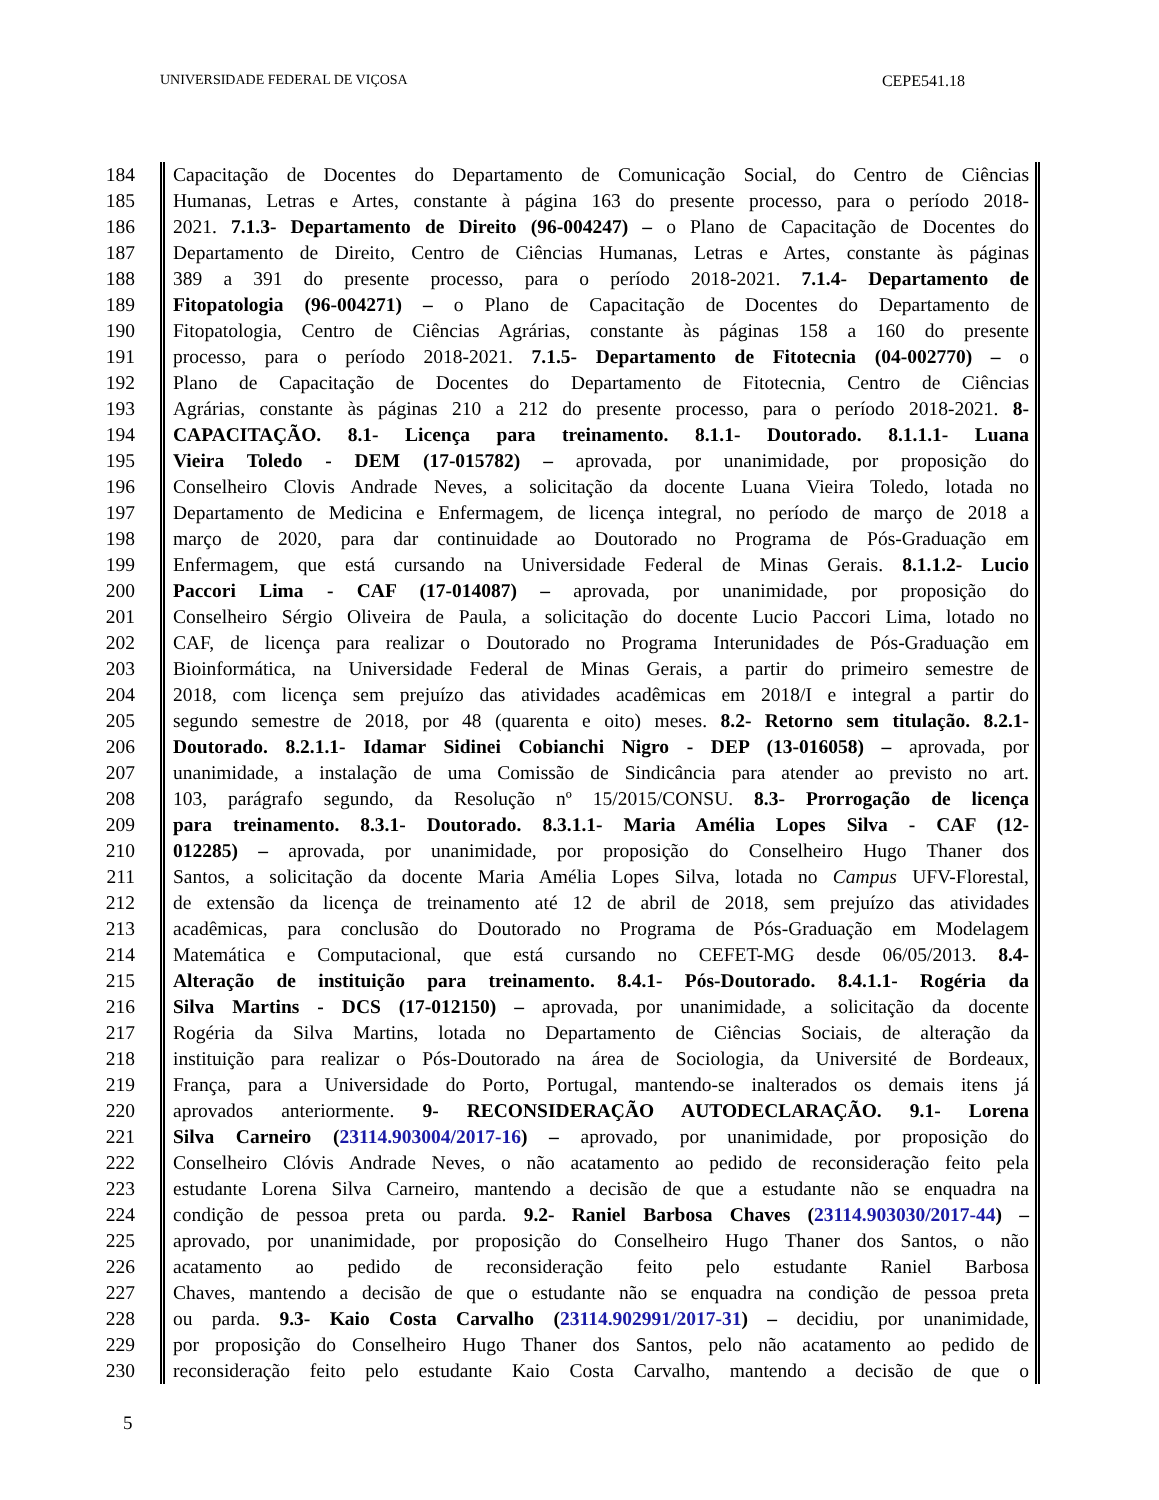UNIVERSIDADE FEDERAL DE VIÇOSA CEPE541.18
184 Capacitação de Docentes do Departamento de Comunicação Social, do Centro de Ciências
185 Humanas, Letras e Artes, constante à página 163 do presente processo, para o período 2018-
186 2021. 7.1.3- Departamento de Direito (96-004247) – o Plano de Capacitação de Docentes do
187 Departamento de Direito, Centro de Ciências Humanas, Letras e Artes, constante às páginas
188 389 a 391 do presente processo, para o período 2018-2021. 7.1.4- Departamento de
189 Fitopatologia (96-004271) – o Plano de Capacitação de Docentes do Departamento de
190 Fitopatologia, Centro de Ciências Agrárias, constante às páginas 158 a 160 do presente
191 processo, para o período 2018-2021. 7.1.5- Departamento de Fitotecnia (04-002770) – o
192 Plano de Capacitação de Docentes do Departamento de Fitotecnia, Centro de Ciências
193 Agrárias, constante às páginas 210 a 212 do presente processo, para o período 2018-2021. 8-
194 CAPACITAÇÃO. 8.1- Licença para treinamento. 8.1.1- Doutorado. 8.1.1.1- Luana
195 Vieira Toledo - DEM (17-015782) – aprovada, por unanimidade, por proposição do
196 Conselheiro Clovis Andrade Neves, a solicitação da docente Luana Vieira Toledo, lotada no
197 Departamento de Medicina e Enfermagem, de licença integral, no período de março de 2018 a
198 março de 2020, para dar continuidade ao Doutorado no Programa de Pós-Graduação em
199 Enfermagem, que está cursando na Universidade Federal de Minas Gerais. 8.1.1.2- Lucio
200 Paccori Lima - CAF (17-014087) – aprovada, por unanimidade, por proposição do
201 Conselheiro Sérgio Oliveira de Paula, a solicitação do docente Lucio Paccori Lima, lotado no
202 CAF, de licença para realizar o Doutorado no Programa Interunidades de Pós-Graduação em
203 Bioinformática, na Universidade Federal de Minas Gerais, a partir do primeiro semestre de
204 2018, com licença sem prejuízo das atividades acadêmicas em 2018/I e integral a partir do
205 segundo semestre de 2018, por 48 (quarenta e oito) meses. 8.2- Retorno sem titulação. 8.2.1-
206 Doutorado. 8.2.1.1- Idamar Sidinei Cobianchi Nigro - DEP (13-016058) – aprovada, por
207 unanimidade, a instalação de uma Comissão de Sindicância para atender ao previsto no art.
208 103, parágrafo segundo, da Resolução nº 15/2015/CONSU. 8.3- Prorrogação de licença
209 para treinamento. 8.3.1- Doutorado. 8.3.1.1- Maria Amélia Lopes Silva - CAF (12-
210 012285) – aprovada, por unanimidade, por proposição do Conselheiro Hugo Thaner dos
211 Santos, a solicitação da docente Maria Amélia Lopes Silva, lotada no Campus UFV-Florestal,
212 de extensão da licença de treinamento até 12 de abril de 2018, sem prejuízo das atividades
213 acadêmicas, para conclusão do Doutorado no Programa de Pós-Graduação em Modelagem
214 Matemática e Computacional, que está cursando no CEFET-MG desde 06/05/2013. 8.4-
215 Alteração de instituição para treinamento. 8.4.1- Pós-Doutorado. 8.4.1.1- Rogéria da
216 Silva Martins - DCS (17-012150) – aprovada, por unanimidade, a solicitação da docente
217 Rogéria da Silva Martins, lotada no Departamento de Ciências Sociais, de alteração da
218 instituição para realizar o Pós-Doutorado na área de Sociologia, da Université de Bordeaux,
219 França, para a Universidade do Porto, Portugal, mantendo-se inalterados os demais itens já
220 aprovados anteriormente. 9- RECONSIDERAÇÃO AUTODECLARAÇÃO. 9.1- Lorena
221 Silva Carneiro (23114.903004/2017-16) – aprovado, por unanimidade, por proposição do
222 Conselheiro Clóvis Andrade Neves, o não acatamento ao pedido de reconsideração feito pela
223 estudante Lorena Silva Carneiro, mantendo a decisão de que a estudante não se enquadra na
224 condição de pessoa preta ou parda. 9.2- Raniel Barbosa Chaves (23114.903030/2017-44) –
225 aprovado, por unanimidade, por proposição do Conselheiro Hugo Thaner dos Santos, o não
226 acatamento ao pedido de reconsideração feito pelo estudante Raniel Barbosa
227 Chaves, mantendo a decisão de que o estudante não se enquadra na condição de pessoa preta
228 ou parda. 9.3- Kaio Costa Carvalho (23114.902991/2017-31) – decidiu, por unanimidade,
229 por proposição do Conselheiro Hugo Thaner dos Santos, pelo não acatamento ao pedido de
230 reconsideração feito pelo estudante Kaio Costa Carvalho, mantendo a decisão de que o
5